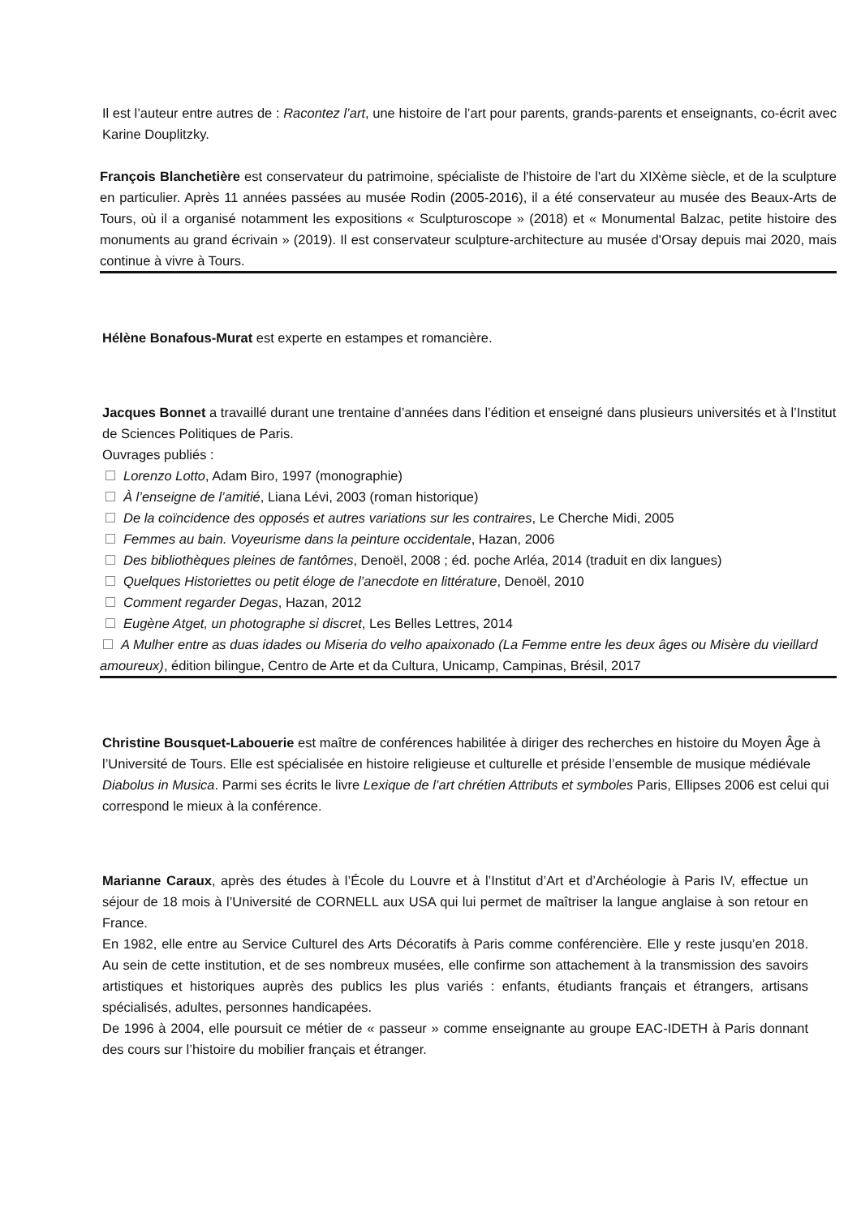Il est l’auteur entre autres de : Racontez l’art, une histoire de l’art pour parents, grands-parents et enseignants, co-écrit avec Karine Douplitzky.
François Blanchetière est conservateur du patrimoine, spécialiste de l'histoire de l'art du XIXème siècle, et de la sculpture en particulier. Après 11 années passées au musée Rodin (2005-2016), il a été conservateur au musée des Beaux-Arts de Tours, où il a organisé notamment les expositions « Sculpturoscope » (2018) et « Monumental Balzac, petite histoire des monuments au grand écrivain » (2019). Il est conservateur sculpture-architecture au musée d'Orsay depuis mai 2020, mais continue à vivre à Tours.
Hélène Bonafous-Murat est experte en estampes et romancière.
Jacques Bonnet a travaillé durant une trentaine d’années dans l’édition et enseigné dans plusieurs universités et à l’Institut de Sciences Politiques de Paris.
Ouvrages publiés :
Lorenzo Lotto, Adam Biro, 1997 (monographie)
À l’enseigne de l’amitié, Liana Lévi, 2003 (roman historique)
De la coïncidence des opposés et autres variations sur les contraires, Le Cherche Midi, 2005
Femmes au bain. Voyeurisme dans la peinture occidentale, Hazan, 2006
Des bibliothèques pleines de fantômes, Denoël, 2008 ; éd. poche Arléa, 2014 (traduit en dix langues)
Quelques Historiettes ou petit éloge de l’anecdote en littérature, Denoël, 2010
Comment regarder Degas, Hazan, 2012
Eugène Atget, un photographe si discret, Les Belles Lettres, 2014
A Mulher entre as duas idades ou Miseria do velho apaixonado (La Femme entre les deux âges ou Misère du vieillard amoureux), édition bilingue, Centro de Arte et da Cultura, Unicamp, Campinas, Brésil, 2017
Christine Bousquet-Labouerie est maître de conférences habilitée à diriger des recherches en histoire du Moyen Âge à l’Université de Tours. Elle est spécialisée en histoire religieuse et culturelle et préside l’ensemble de musique médiévale Diabolus in Musica. Parmi ses écrits le livre Lexique de l’art chrétien Attributs et symboles Paris, Ellipses 2006 est celui qui correspond le mieux à la conférence.
Marianne Caraux, après des études à l’École du Louvre et à l’Institut d’Art et d’Archéologie à Paris IV, effectue un séjour de 18 mois à l’Université de CORNELL aux USA qui lui permet de maîtriser la langue anglaise à son retour en France.
En 1982, elle entre au Service Culturel des Arts Décoratifs à Paris comme conférencière. Elle y reste jusqu’en 2018. Au sein de cette institution, et de ses nombreux musées, elle confirme son attachement à la transmission des savoirs artistiques et historiques auprès des publics les plus variés : enfants, étudiants français et étrangers, artisans spécialisés, adultes, personnes handicapées.
De 1996 à 2004, elle poursuit ce métier de « passeur » comme enseignante au groupe EAC-IDETH à Paris donnant des cours sur l’histoire du mobilier français et étranger.